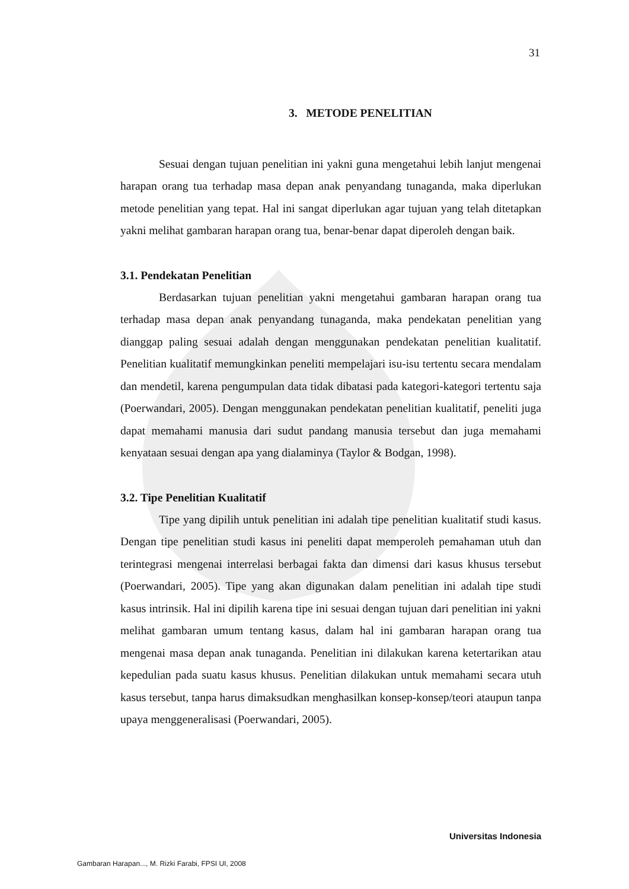31
3. METODE PENELITIAN
Sesuai dengan tujuan penelitian ini yakni guna mengetahui lebih lanjut mengenai harapan orang tua terhadap masa depan anak penyandang tunaganda, maka diperlukan metode penelitian yang tepat. Hal ini sangat diperlukan agar tujuan yang telah ditetapkan yakni melihat gambaran harapan orang tua, benar-benar dapat diperoleh dengan baik.
3.1. Pendekatan Penelitian
Berdasarkan tujuan penelitian yakni mengetahui gambaran harapan orang tua terhadap masa depan anak penyandang tunaganda, maka pendekatan penelitian yang dianggap paling sesuai adalah dengan menggunakan pendekatan penelitian kualitatif. Penelitian kualitatif memungkinkan peneliti mempelajari isu-isu tertentu secara mendalam dan mendetil, karena pengumpulan data tidak dibatasi pada kategori-kategori tertentu saja (Poerwandari, 2005). Dengan menggunakan pendekatan penelitian kualitatif, peneliti juga dapat memahami manusia dari sudut pandang manusia tersebut dan juga memahami kenyataan sesuai dengan apa yang dialaminya (Taylor & Bodgan, 1998).
3.2. Tipe Penelitian Kualitatif
Tipe yang dipilih untuk penelitian ini adalah tipe penelitian kualitatif studi kasus. Dengan tipe penelitian studi kasus ini peneliti dapat memperoleh pemahaman utuh dan terintegrasi mengenai interrelasi berbagai fakta dan dimensi dari kasus khusus tersebut (Poerwandari, 2005). Tipe yang akan digunakan dalam penelitian ini adalah tipe studi kasus intrinsik. Hal ini dipilih karena tipe ini sesuai dengan tujuan dari penelitian ini yakni melihat gambaran umum tentang kasus, dalam hal ini gambaran harapan orang tua mengenai masa depan anak tunaganda. Penelitian ini dilakukan karena ketertarikan atau kepedulian pada suatu kasus khusus. Penelitian dilakukan untuk memahami secara utuh kasus tersebut, tanpa harus dimaksudkan menghasilkan konsep-konsep/teori ataupun tanpa upaya menggeneralisasi (Poerwandari, 2005).
Universitas Indonesia
Gambaran Harapan..., M. Rizki Farabi, FPSI UI, 2008